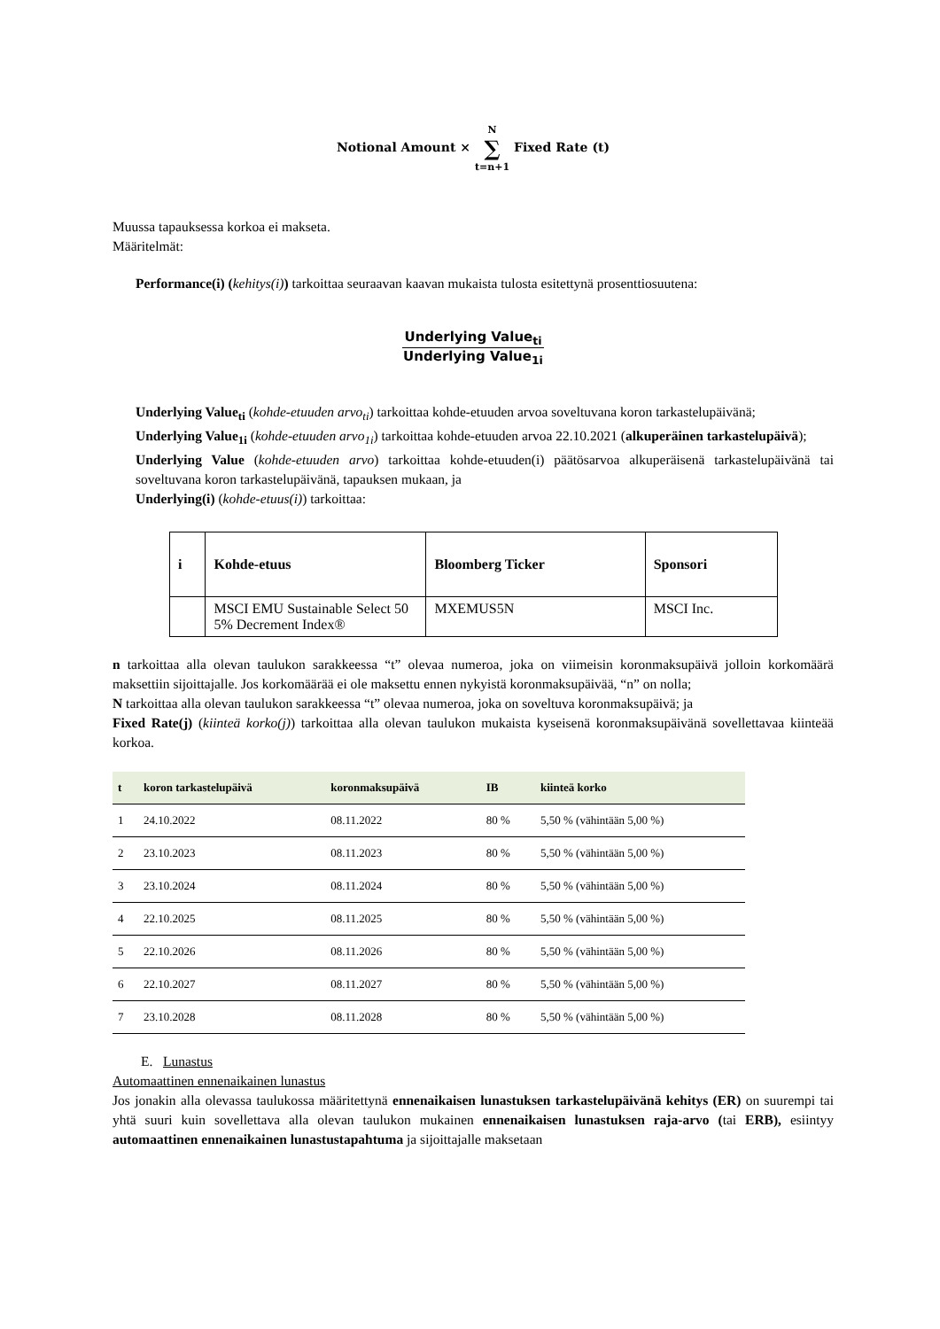Notional Amount × N
∑
t=n+1 Fixed Rate (t)
Muussa tapauksessa korkoa ei makseta.
Määritelmät:
Performance(i) (kehitys(i)) tarkoittaa seuraavan kaavan mukaista tulosta esitettynä prosenttiosuutena:
Underlying Value<sub>ti</sub>
Underlying Value<sub>1i</sub>
Underlying Value<sub>ti</sub> (kohde-etuuden arvo<sub>ti</sub>) tarkoittaa kohde-etuuden arvoa soveltuvana koron tarkastelupäivänä;
Underlying Value<sub>1i</sub> (kohde-etuuden arvo<sub>1i</sub>) tarkoittaa kohde-etuuden arvoa 22.10.2021 (alkuperäinen tarkastelupäivä);
Underlying Value (kohde-etuuden arvo) tarkoittaa kohde-etuuden(i) päätösarvoa alkuperäisenä tarkastelupäivänä tai soveltuvana koron tarkastelupäivänä, tapauksen mukaan, ja
Underlying(i) (kohde-etuus(i)) tarkoittaa:
| i | Kohde-etuus | Bloomberg Ticker | Sponsori |
| --- | --- | --- | --- |
| | MSCI EMU Sustainable Select 50 5% Decrement Index® | MXEMUS5N | MSCI Inc. |
n tarkoittaa alla olevan taulukon sarakkeessa “t” olevaa numeroa, joka on viimeisin koronmaksupäivä jolloin korkomäärä maksettiin sijoittajalle. Jos korkomäärää ei ole maksettu ennen nykyistä koronmaksupäivää, “n” on nolla;
N tarkoittaa alla olevan taulukon sarakkeessa “t” olevaa numeroa, joka on soveltuva koronmaksupäivä; ja
Fixed Rate(j) (kiinteä korko(j)) tarkoittaa alla olevan taulukon mukaista kyseisenä koronmaksupäivänä sovellettavaa kiinteää korkoa.
| t | koron tarkastelupäivä | koronmaksupäivä | IB | kiinteä korko |
| --- | --- | --- | --- | --- |
| 1 | 24.10.2022 | 08.11.2022 | 80 % | 5,50 % (vähintään 5,00 %) |
| 2 | 23.10.2023 | 08.11.2023 | 80 % | 5,50 % (vähintään 5,00 %) |
| 3 | 23.10.2024 | 08.11.2024 | 80 % | 5,50 % (vähintään 5,00 %) |
| 4 | 22.10.2025 | 08.11.2025 | 80 % | 5,50 % (vähintään 5,00 %) |
| 5 | 22.10.2026 | 08.11.2026 | 80 % | 5,50 % (vähintään 5,00 %) |
| 6 | 22.10.2027 | 08.11.2027 | 80 % | 5,50 % (vähintään 5,00 %) |
| 7 | 23.10.2028 | 08.11.2028 | 80 % | 5,50 % (vähintään 5,00 %) |
E. Lunastus
Automaattinen ennenaikainen lunastus
Jos jonakin alla olevassa taulukossa määritettynä ennenaikaisen lunastuksen tarkastelupäivänä kehitys (ER) on suurempi tai yhtä suuri kuin sovellettava alla olevan taulukon mukainen ennenaikaisen lunastuksen raja-arvo (tai ERB), esiintyy automaattinen ennenaikainen lunastustapahtuma ja sijoittajalle maksetaan